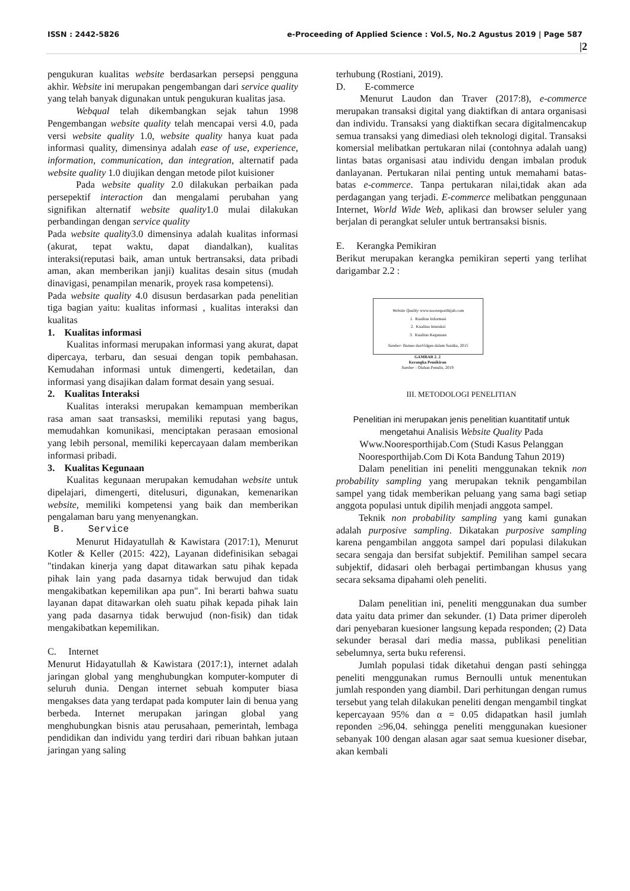ISSN : 2442-5826 e-Proceeding of Applied Science : Vol.5, No.2 Agustus 2019 | Page 587
|2
pengukuran kualitas website berdasarkan persepsi pengguna akhir. Website ini merupakan pengembangan dari service quality yang telah banyak digunakan untuk pengukuran kualitas jasa.
Webqual telah dikembangkan sejak tahun 1998 Pengembangan website quality telah mencapai versi 4.0, pada versi website quality 1.0, website quality hanya kuat pada informasi quality, dimensinya adalah ease of use, experience, information, communication, dan integration, alternatif pada website quality 1.0 diujikan dengan metode pilot kuisioner
Pada website quality 2.0 dilakukan perbaikan pada persepektif interaction dan mengalami perubahan yang signifikan alternatif website quality1.0 mulai dilakukan perbandingan dengan service quality
Pada website quality3.0 dimensinya adalah kualitas informasi (akurat, tepat waktu, dapat diandalkan), kualitas interaksi(reputasi baik, aman untuk bertransaksi, data pribadi aman, akan memberikan janji) kualitas desain situs (mudah dinavigasi, penampilan menarik, proyek rasa kompetensi).
Pada website quality 4.0 disusun berdasarkan pada penelitian tiga bagian yaitu: kualitas informasi , kualitas interaksi dan kualitas
1. Kualitas informasi
Kualitas informasi merupakan informasi yang akurat, dapat dipercaya, terbaru, dan sesuai dengan topik pembahasan. Kemudahan informasi untuk dimengerti, kedetailan, dan informasi yang disajikan dalam format desain yang sesuai.
2. Kualitas Interaksi
Kualitas interaksi merupakan kemampuan memberikan rasa aman saat transasksi, memiliki reputasi yang bagus, memudahkan komunikasi, menciptakan perasaan emosional yang lebih personal, memiliki kepercayaan dalam memberikan informasi pribadi.
3. Kualitas Kegunaan
Kualitas kegunaan merupakan kemudahan website untuk dipelajari, dimengerti, ditelusuri, digunakan, kemenarikan website, memiliki kompetensi yang baik dan memberikan pengalaman baru yang menyenangkan.
B. Service
Menurut Hidayatullah & Kawistara (2017:1), Menurut Kotler & Keller (2015: 422), Layanan didefinisikan sebagai "tindakan kinerja yang dapat ditawarkan satu pihak kepada pihak lain yang pada dasarnya tidak berwujud dan tidak mengakibatkan kepemilikan apa pun". Ini berarti bahwa suatu layanan dapat ditawarkan oleh suatu pihak kepada pihak lain yang pada dasarnya tidak berwujud (non-fisik) dan tidak mengakibatkan kepemilikan.
C. Internet
Menurut Hidayatullah & Kawistara (2017:1), internet adalah jaringan global yang menghubungkan komputer-komputer di seluruh dunia. Dengan internet sebuah komputer biasa mengakses data yang terdapat pada komputer lain di benua yang berbeda. Internet merupakan jaringan global yang menghubungkan bisnis atau perusahaan, pemerintah, lembaga pendidikan dan individu yang terdiri dari ribuan bahkan jutaan jaringan yang saling
terhubung (Rostiani, 2019).
D. E-commerce
Menurut Laudon dan Traver (2017:8), e-commerce merupakan transaksi digital yang diaktifkan di antara organisasi dan individu. Transaksi yang diaktifkan secara digitalmencakup semua transaksi yang dimediasi oleh teknologi digital. Transaksi komersial melibatkan pertukaran nilai (contohnya adalah uang) lintas batas organisasi atau individu dengan imbalan produk danlayanan. Pertukaran nilai penting untuk memahami batas-batas e-commerce. Tanpa pertukaran nilai,tidak akan ada perdagangan yang terjadi. E-commerce melibatkan penggunaan Internet, World Wide Web, aplikasi dan browser seluler yang berjalan di perangkat seluler untuk bertransaksi bisnis.
E. Kerangka Pemikiran
Berikut merupakan kerangka pemikiran seperti yang terlihat darigambar 2.2 :
Website Quality www.nooresporthijab.com
1. Kualitas Informasi
2. Kualitas Interaksi
3. Kualitas Kegunaan
Sumber: Barnes danVidgen dalam Sastika, 2015
GAMBAR 2. 2
Kerangka Pemikiran
Sumber : Olahan Penulis, 2019
III. METODOLOGI PENELITIAN
Penelitian ini merupakan jenis penelitian kuantitatif untuk mengetahui Analisis Website Quality Pada Www.Nooresporthijab.Com (Studi Kasus Pelanggan Nooresporthijab.Com Di Kota Bandung Tahun 2019)
Dalam penelitian ini peneliti menggunakan teknik non probability sampling yang merupakan teknik pengambilan sampel yang tidak memberikan peluang yang sama bagi setiap anggota populasi untuk dipilih menjadi anggota sampel.
Teknik non probability sampling yang kami gunakan adalah purposive sampling. Dikatakan purposive sampling karena pengambilan anggota sampel dari populasi dilakukan secara sengaja dan bersifat subjektif. Pemilihan sampel secara subjektif, didasari oleh berbagai pertimbangan khusus yang secara seksama dipahami oleh peneliti.
Dalam penelitian ini, peneliti menggunakan dua sumber data yaitu data primer dan sekunder. (1) Data primer diperoleh dari penyebaran kuesioner langsung kepada responden; (2) Data sekunder berasal dari media massa, publikasi penelitian sebelumnya, serta buku referensi.
Jumlah populasi tidak diketahui dengan pasti sehingga peneliti menggunakan rumus Bernoulli untuk menentukan jumlah responden yang diambil. Dari perhitungan dengan rumus tersebut yang telah dilakukan peneliti dengan mengambil tingkat kepercayaan 95% dan α = 0.05 didapatkan hasil jumlah reponden ≥96,04. sehingga peneliti menggunakan kuesioner sebanyak 100 dengan alasan agar saat semua kuesioner disebar, akan kembali